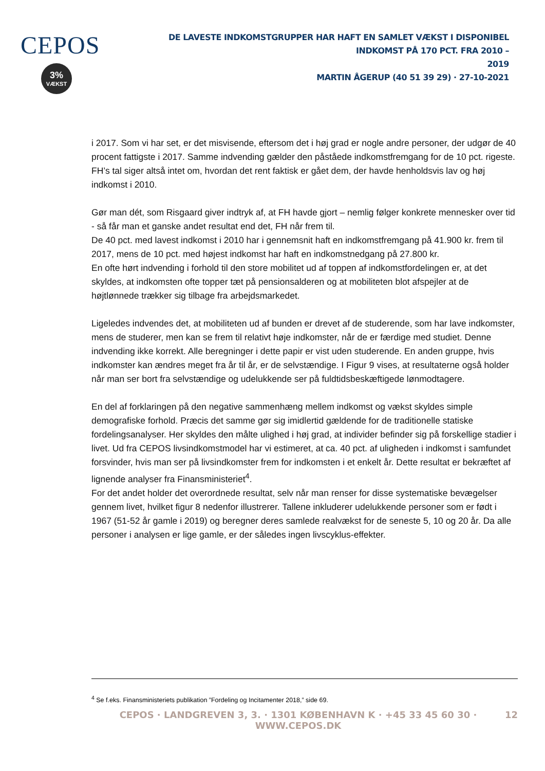CEPOS
3%
VÆKST
DE LAVESTE INDKOMSTGRUPPER HAR HAFT EN SAMLET VÆKST I DISPONIBEL INDKOMST PÅ 170 PCT. FRA 2010 –
2019
MARTIN ÅGERUP (40 51 39 29) · 27-10-2021
i 2017. Som vi har set, er det misvisende, eftersom det i høj grad er nogle andre personer, der udgør de 40 procent fattigste i 2017. Samme indvending gælder den påståede indkomstfremgang for de 10 pct. rigeste. FH’s tal siger altså intet om, hvordan det rent faktisk er gået dem, der havde henholdsvis lav og høj indkomst i 2010.
Gør man dét, som Risgaard giver indtryk af, at FH havde gjort – nemlig følger konkrete mennesker over tid - så får man et ganske andet resultat end det, FH når frem til.
De 40 pct. med lavest indkomst i 2010 har i gennemsnit haft en indkomstfremgang på 41.900 kr. frem til 2017, mens de 10 pct. med højest indkomst har haft en indkomstnedgang på 27.800 kr.
En ofte hørt indvending i forhold til den store mobilitet ud af toppen af indkomstfordelingen er, at det skyldes, at indkomsten ofte topper tæt på pensionsalderen og at mobiliteten blot afspejler at de højtlønnede trækker sig tilbage fra arbejdsmarkedet.
Ligeledes indvendes det, at mobiliteten ud af bunden er drevet af de studerende, som har lave indkomster, mens de studerer, men kan se frem til relativt høje indkomster, når de er færdige med studiet. Denne indvending ikke korrekt. Alle beregninger i dette papir er vist uden studerende. En anden gruppe, hvis indkomster kan ændres meget fra år til år, er de selvstændige. I Figur 9 vises, at resultaterne også holder når man ser bort fra selvstændige og udelukkende ser på fuldtidsbeskæftigede lønmodtagere.
En del af forklaringen på den negative sammenhæng mellem indkomst og vækst skyldes simple demografiske forhold. Præcis det samme gør sig imidlertid gældende for de traditionelle statiske fordelingsanalyser. Her skyldes den målte ulighed i høj grad, at individer befinder sig på forskellige stadier i livet. Ud fra CEPOS livsindkomstmodel har vi estimeret, at ca. 40 pct. af uligheden i indkomst i samfundet forsvinder, hvis man ser på livsindkomster frem for indkomsten i et enkelt år. Dette resultat er bekræftet af lignende analyser fra Finansministeriet<sup>4</sup>.
For det andet holder det overordnede resultat, selv når man renser for disse systematiske bevægelser gennem livet, hvilket figur 8 nedenfor illustrerer. Tallene inkluderer udelukkende personer som er født i 1967 (51-52 år gamle i 2019) og beregner deres samlede realvækst for de seneste 5, 10 og 20 år. Da alle personer i analysen er lige gamle, er der således ingen livscyklus-effekter.
<sup>4</sup> Se f.eks. Finansministeriets publikation ”Fordeling og Incitamenter 2018,” side 69.
CEPOS · LANDGREVEN 3, 3. · 1301 KØBENHAVN K · +45 33 45 60 30 · WWW.CEPOS.DK 12